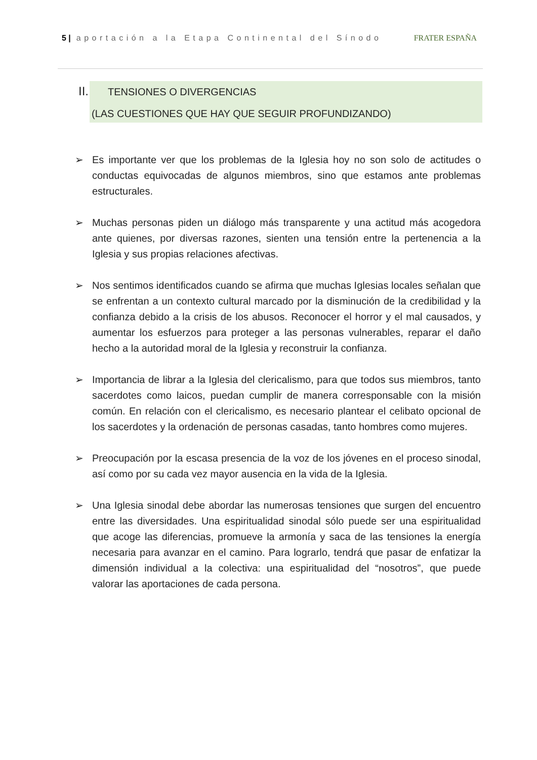5 | aportación a la Etapa Continental del Sínodo FRATER ESPAÑA
II.
TENSIONES O DIVERGENCIAS
(LAS CUESTIONES QUE HAY QUE SEGUIR PROFUNDIZANDO)
➢ Es importante ver que los problemas de la Iglesia hoy no son solo de actitudes o conductas equivocadas de algunos miembros, sino que estamos ante problemas estructurales.
➢ Muchas personas piden un diálogo más transparente y una actitud más acogedora ante quienes, por diversas razones, sienten una tensión entre la pertenencia a la Iglesia y sus propias relaciones afectivas.
➢ Nos sentimos identificados cuando se afirma que muchas Iglesias locales señalan que se enfrentan a un contexto cultural marcado por la disminución de la credibilidad y la confianza debido a la crisis de los abusos. Reconocer el horror y el mal causados, y aumentar los esfuerzos para proteger a las personas vulnerables, reparar el daño hecho a la autoridad moral de la Iglesia y reconstruir la confianza.
➢ Importancia de librar a la Iglesia del clericalismo, para que todos sus miembros, tanto sacerdotes como laicos, puedan cumplir de manera corresponsable con la misión común. En relación con el clericalismo, es necesario plantear el celibato opcional de los sacerdotes y la ordenación de personas casadas, tanto hombres como mujeres.
➢ Preocupación por la escasa presencia de la voz de los jóvenes en el proceso sinodal, así como por su cada vez mayor ausencia en la vida de la Iglesia.
➢ Una Iglesia sinodal debe abordar las numerosas tensiones que surgen del encuentro entre las diversidades. Una espiritualidad sinodal sólo puede ser una espiritualidad que acoge las diferencias, promueve la armonía y saca de las tensiones la energía necesaria para avanzar en el camino. Para lograrlo, tendrá que pasar de enfatizar la dimensión individual a la colectiva: una espiritualidad del “nosotros”, que puede valorar las aportaciones de cada persona.